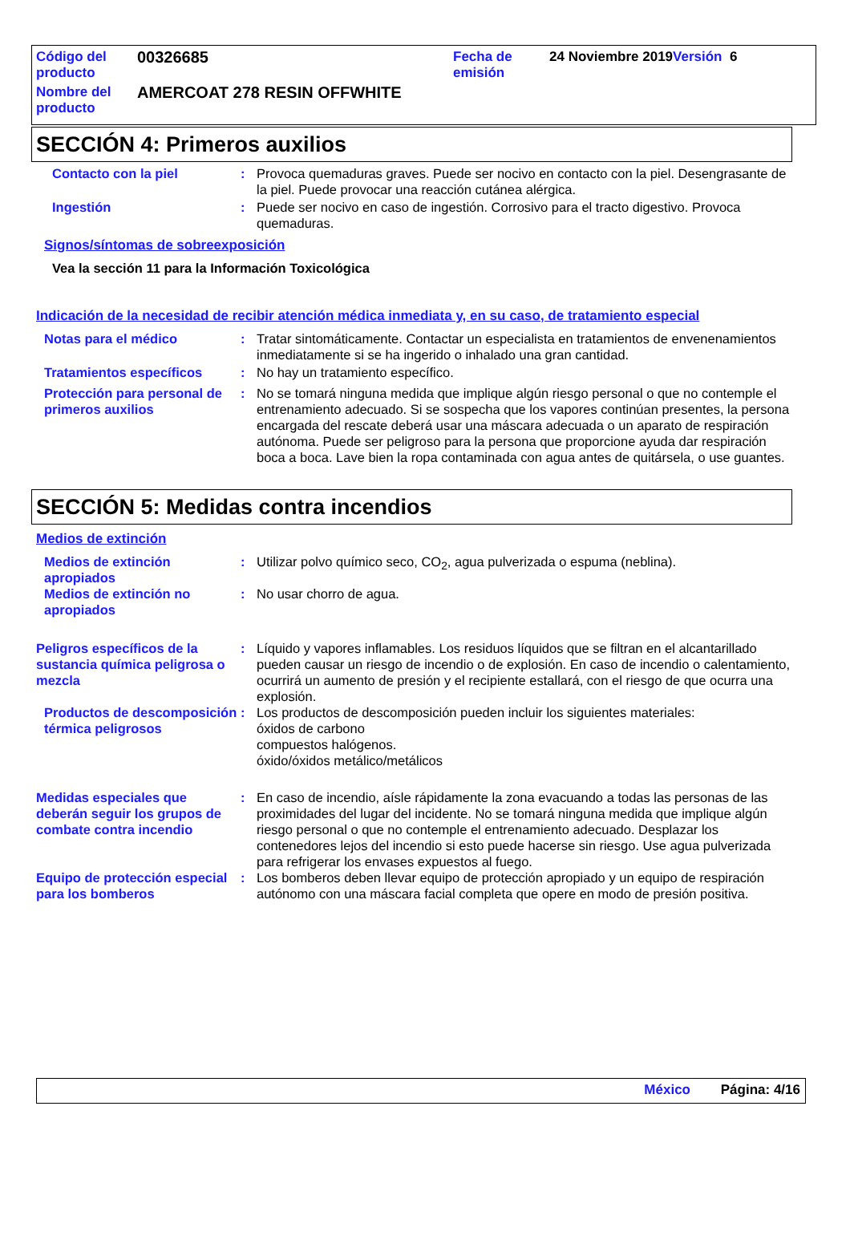| Código del producto | 00326685 | Fecha de emisión | 24 Noviembre 2019 Versión 6 |
| Nombre del producto | AMERCOAT 278 RESIN OFFWHITE | | |
SECCIÓN 4: Primeros auxilios
Contacto con la piel : Provoca quemaduras graves. Puede ser nocivo en contacto con la piel. Desengrasante de la piel. Puede provocar una reacción cutánea alérgica.
Ingestión : Puede ser nocivo en caso de ingestión. Corrosivo para el tracto digestivo. Provoca quemaduras.
Signos/síntomas de sobreexposición
Vea la sección 11 para la Información Toxicológica
Indicación de la necesidad de recibir atención médica inmediata y, en su caso, de tratamiento especial
Notas para el médico : Tratar sintomáticamente. Contactar un especialista en tratamientos de envenenamientos inmediatamente si se ha ingerido o inhalado una gran cantidad.
Tratamientos específicos : No hay un tratamiento específico.
Protección para personal de primeros auxilios
: No se tomará ninguna medida que implique algún riesgo personal o que no contemple el entrenamiento adecuado. Si se sospecha que los vapores continúan presentes, la persona encargada del rescate deberá usar una máscara adecuada o un aparato de respiración autónoma. Puede ser peligroso para la persona que proporcione ayuda dar respiración boca a boca. Lave bien la ropa contaminada con agua antes de quitársela, o use guantes.
SECCIÓN 5: Medidas contra incendios
Medios de extinción
Medios de extinción apropiados
: Utilizar polvo químico seco, CO<sub>2</sub>, agua pulverizada o espuma (neblina).
Medios de extinción no apropiados
: No usar chorro de agua.
Peligros específicos de la sustancia química peligrosa o mezcla
: Líquido y vapores inflamables. Los residuos líquidos que se filtran en el alcantarillado pueden causar un riesgo de incendio o de explosión. En caso de incendio o calentamiento, ocurrirá un aumento de presión y el recipiente estallará, con el riesgo de que ocurra una explosión.
Productos de descomposición térmica peligrosos
: Los productos de descomposición pueden incluir los siguientes materiales:
óxidos de carbono
compuestos halógenos.
óxido/óxidos metálico/metálicos
Medidas especiales que deberán seguir los grupos de combate contra incendio
: En caso de incendio, aísle rápidamente la zona evacuando a todas las personas de las proximidades del lugar del incidente. No se tomará ninguna medida que implique algún riesgo personal o que no contemple el entrenamiento adecuado. Desplazar los contenedores lejos del incendio si esto puede hacerse sin riesgo. Use agua pulverizada para refrigerar los envases expuestos al fuego.
Equipo de protección especial para los bomberos
: Los bomberos deben llevar equipo de protección apropiado y un equipo de respiración autónomo con una máscara facial completa que opere en modo de presión positiva.
México Página: 4/16